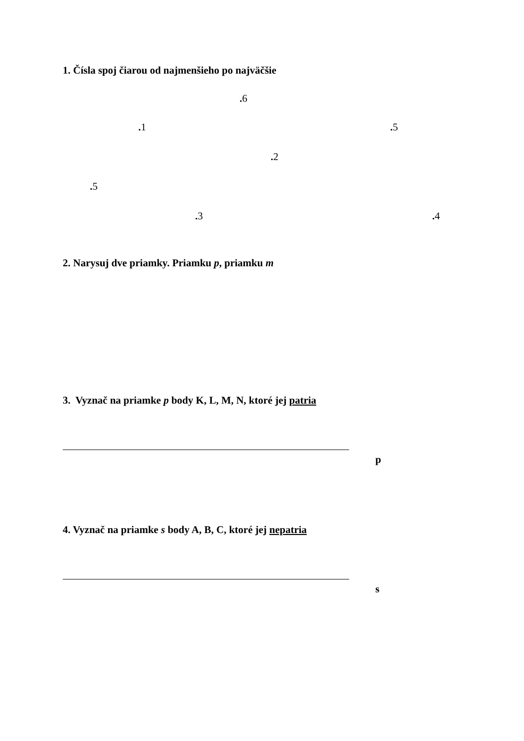1. Čísla spoj čiarou od najmenšieho po najväčšie
. 6
. 1 . 5
. 2
. 5
. 3 . 4
2. Narysuj dve priamky. Priamku p, priamku m
3. Vyznač na priamke p body K, L, M, N, ktoré jej patria
p
4. Vyznač na priamke s body A, B, C, ktoré jej nepatria
s